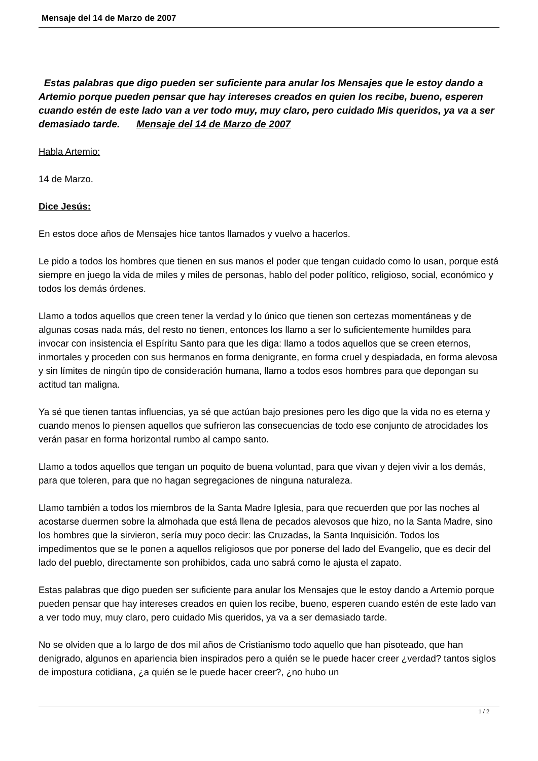Mensaje del 14 de Marzo de 2007
Estas palabras que digo pueden ser suficiente para anular los Mensajes que le estoy dando a Artemio porque pueden pensar que hay intereses creados en quien los recibe, bueno, esperen cuando estén de este lado van a ver todo muy, muy claro, pero cuidado Mis queridos, ya va a ser demasiado tarde. Mensaje del 14 de Marzo de 2007
Habla Artemio:
14 de Marzo.
Dice Jesús:
En estos doce años de Mensajes hice tantos llamados y vuelvo a hacerlos.
Le pido a todos los hombres que tienen en sus manos el poder que tengan cuidado como lo usan, porque está siempre en juego la vida de miles y miles de personas, hablo del poder político, religioso, social, económico y todos los demás órdenes.
Llamo a todos aquellos que creen tener la verdad y lo único que tienen son certezas momentáneas y de algunas cosas nada más, del resto no tienen, entonces los llamo a ser lo suficientemente humildes para invocar con insistencia el Espíritu Santo para que les diga: llamo a todos aquellos que se creen eternos, inmortales y proceden con sus hermanos en forma denigrante, en forma cruel y despiadada, en forma alevosa y sin límites de ningún tipo de consideración humana, llamo a todos esos hombres para que depongan su actitud tan maligna.
Ya sé que tienen tantas influencias, ya sé que actúan bajo presiones pero les digo que la vida no es eterna y cuando menos lo piensen aquellos que sufrieron las consecuencias de todo ese conjunto de atrocidades los verán pasar en forma horizontal rumbo al campo santo.
Llamo a todos aquellos que tengan un poquito de buena voluntad, para que vivan y dejen vivir a los demás, para que toleren, para que no hagan segregaciones de ninguna naturaleza.
Llamo también a todos los miembros de la Santa Madre Iglesia, para que recuerden que por las noches al acostarse duermen sobre la almohada que está llena de pecados alevosos que hizo, no la Santa Madre, sino los hombres que la sirvieron, sería muy poco decir: las Cruzadas, la Santa Inquisición. Todos los impedimentos que se le ponen a aquellos religiosos que por ponerse del lado del Evangelio, que es decir del lado del pueblo, directamente son prohibidos, cada uno sabrá como le ajusta el zapato.
Estas palabras que digo pueden ser suficiente para anular los Mensajes que le estoy dando a Artemio porque pueden pensar que hay intereses creados en quien los recibe, bueno, esperen cuando estén de este lado van a ver todo muy, muy claro, pero cuidado Mis queridos, ya va a ser demasiado tarde.
No se olviden que a lo largo de dos mil años de Cristianismo todo aquello que han pisoteado, que han denigrado, algunos en apariencia bien inspirados pero a quién se le puede hacer creer ¿verdad? tantos siglos de impostura cotidiana, ¿a quién se le puede hacer creer?, ¿no hubo un
1 / 2